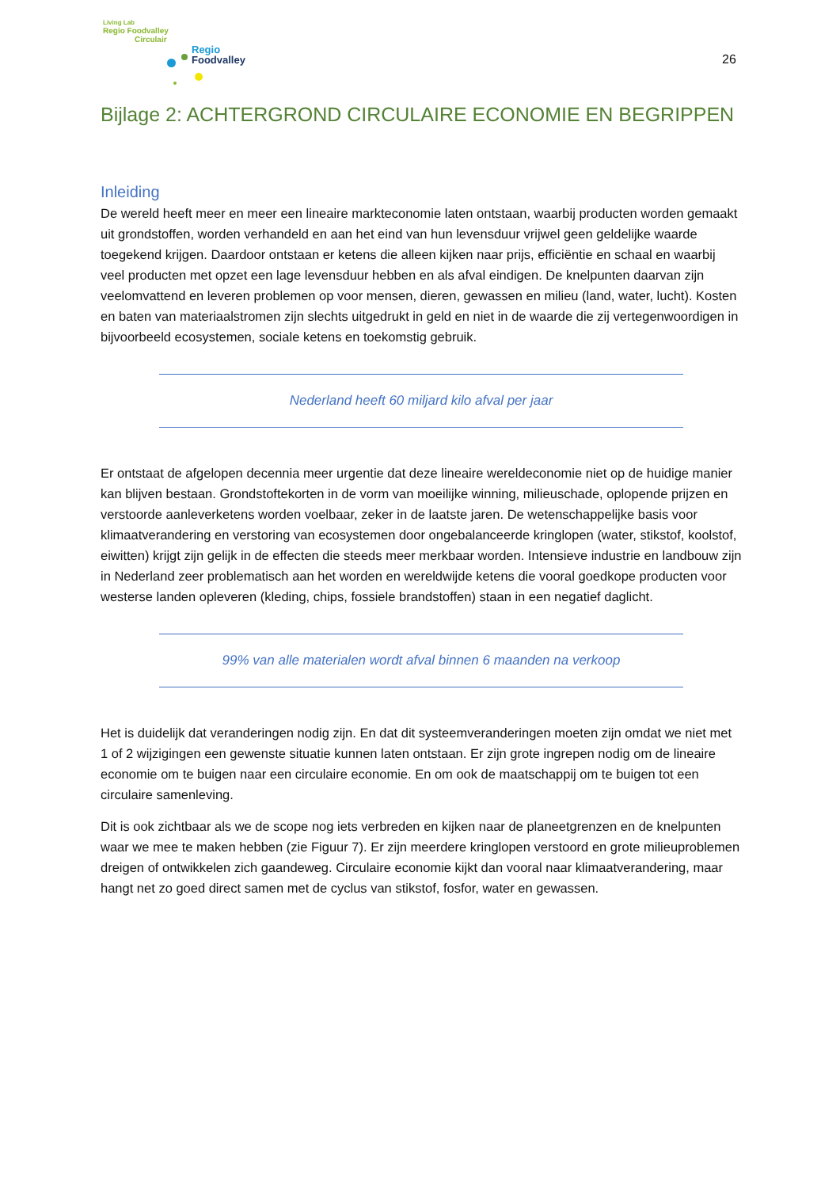Living Lab
Regio Foodvalley
Circulair
Regio
Foodvalley
26
Bijlage 2: ACHTERGROND CIRCULAIRE ECONOMIE EN BEGRIPPEN
Inleiding
De wereld heeft meer en meer een lineaire markteconomie laten ontstaan, waarbij producten worden gemaakt uit grondstoffen, worden verhandeld en aan het eind van hun levensduur vrijwel geen geldelijke waarde toegekend krijgen. Daardoor ontstaan er ketens die alleen kijken naar prijs, efficiëntie en schaal en waarbij veel producten met opzet een lage levensduur hebben en als afval eindigen. De knelpunten daarvan zijn veelomvattend en leveren problemen op voor mensen, dieren, gewassen en milieu (land, water, lucht). Kosten en baten van materiaalstromen zijn slechts uitgedrukt in geld en niet in de waarde die zij vertegenwoordigen in bijvoorbeeld ecosystemen, sociale ketens en toekomstig gebruik.
Nederland heeft 60 miljard kilo afval per jaar
Er ontstaat de afgelopen decennia meer urgentie dat deze lineaire wereldeconomie niet op de huidige manier kan blijven bestaan. Grondstoftekorten in de vorm van moeilijke winning, milieuschade, oplopende prijzen en verstoorde aanleverketens worden voelbaar, zeker in de laatste jaren. De wetenschappelijke basis voor klimaatverandering en verstoring van ecosystemen door ongebalanceerde kringlopen (water, stikstof, koolstof, eiwitten) krijgt zijn gelijk in de effecten die steeds meer merkbaar worden. Intensieve industrie en landbouw zijn in Nederland zeer problematisch aan het worden en wereldwijde ketens die vooral goedkope producten voor westerse landen opleveren (kleding, chips, fossiele brandstoffen) staan in een negatief daglicht.
99% van alle materialen wordt afval binnen 6 maanden na verkoop
Het is duidelijk dat veranderingen nodig zijn. En dat dit systeemveranderingen moeten zijn omdat we niet met 1 of 2 wijzigingen een gewenste situatie kunnen laten ontstaan. Er zijn grote ingrepen nodig om de lineaire economie om te buigen naar een circulaire economie. En om ook de maatschappij om te buigen tot een circulaire samenleving.
Dit is ook zichtbaar als we de scope nog iets verbreden en kijken naar de planeetgrenzen en de knelpunten waar we mee te maken hebben (zie Figuur 7). Er zijn meerdere kringlopen verstoord en grote milieuproblemen dreigen of ontwikkelen zich gaandeweg. Circulaire economie kijkt dan vooral naar klimaatverandering, maar hangt net zo goed direct samen met de cyclus van stikstof, fosfor, water en gewassen.